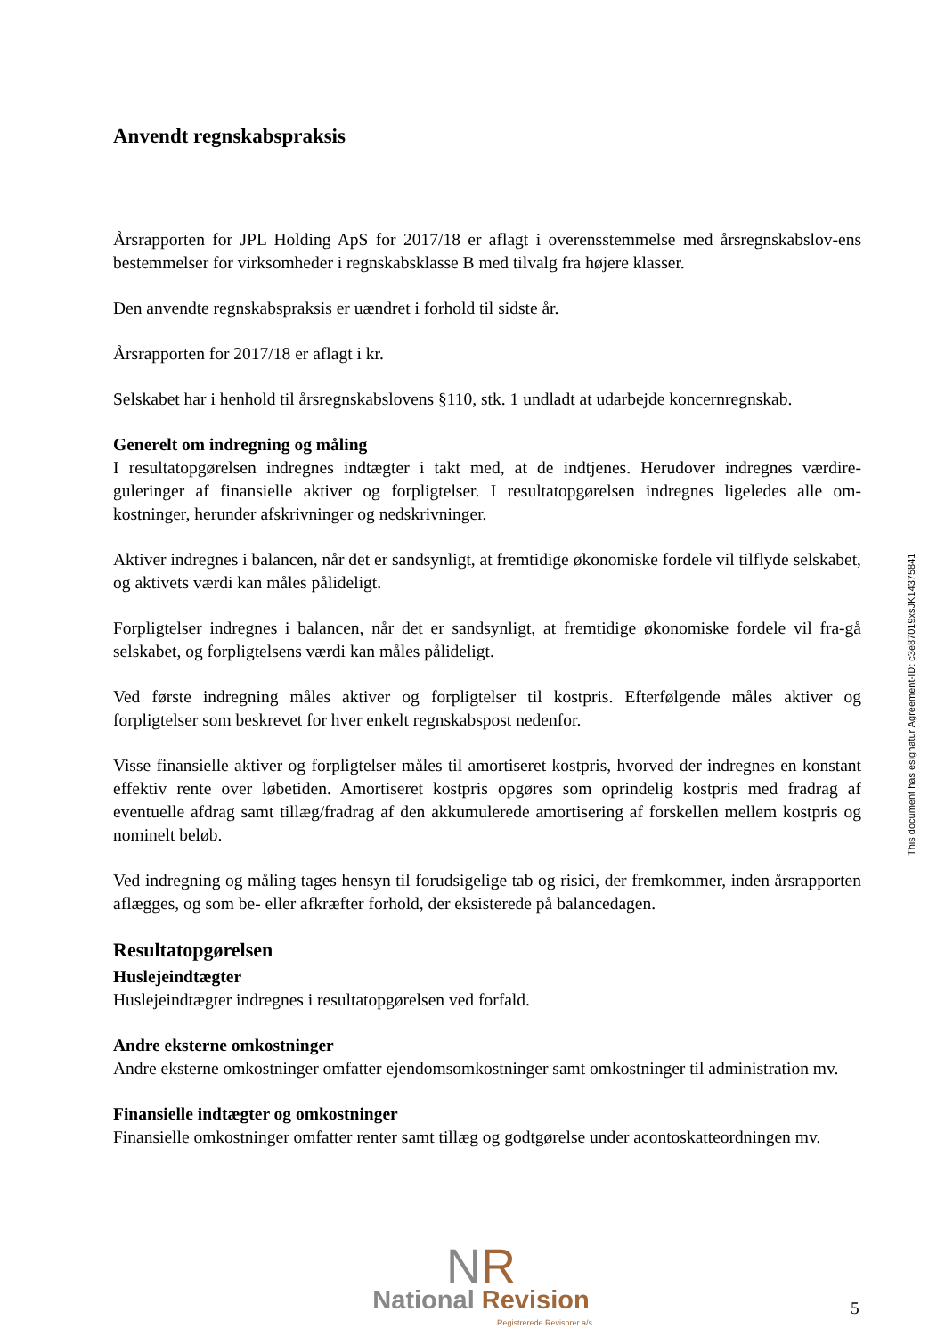Anvendt regnskabspraksis
Årsrapporten for JPL Holding ApS for 2017/18 er aflagt i overensstemmelse med årsregnskabslov-ens bestemmelser for virksomheder i regnskabsklasse B med tilvalg fra højere klasser.
Den anvendte regnskabspraksis er uændret i forhold til sidste år.
Årsrapporten for 2017/18 er aflagt i kr.
Selskabet har i henhold til årsregnskabslovens §110, stk. 1 undladt at udarbejde koncernregnskab.
Generelt om indregning og måling
I resultatopgørelsen indregnes indtægter i takt med, at de indtjenes. Herudover indregnes værdire-guleringer af finansielle aktiver og forpligtelser. I resultatopgørelsen indregnes ligeledes alle om-kostninger, herunder afskrivninger og nedskrivninger.
Aktiver indregnes i balancen, når det er sandsynligt, at fremtidige økonomiske fordele vil tilflyde selskabet, og aktivets værdi kan måles pålideligt.
Forpligtelser indregnes i balancen, når det er sandsynligt, at fremtidige økonomiske fordele vil fra-gå selskabet, og forpligtelsens værdi kan måles pålideligt.
Ved første indregning måles aktiver og forpligtelser til kostpris. Efterfølgende måles aktiver og forpligtelser som beskrevet for hver enkelt regnskabspost nedenfor.
Visse finansielle aktiver og forpligtelser måles til amortiseret kostpris, hvorved der indregnes en konstant effektiv rente over løbetiden. Amortiseret kostpris opgøres som oprindelig kostpris med fradrag af eventuelle afdrag samt tillæg/fradrag af den akkumulerede amortisering af forskellen mellem kostpris og nominelt beløb.
Ved indregning og måling tages hensyn til forudsigelige tab og risici, der fremkommer, inden årsrapporten aflægges, og som be- eller afkræfter forhold, der eksisterede på balancedagen.
Resultatopgørelsen
Huslejeindtægter
Huslejeindtægter indregnes i resultatopgørelsen ved forfald.
Andre eksterne omkostninger
Andre eksterne omkostninger omfatter ejendomsomkostninger samt omkostninger til administration mv.
Finansielle indtægter og omkostninger
Finansielle omkostninger omfatter renter samt tillæg og godtgørelse under acontoskatteordningen mv.
This document has esignatur Agreement-ID: c3e87019xsJK14375841
NR
National Revision
Registrerede Revisorer a/s
5